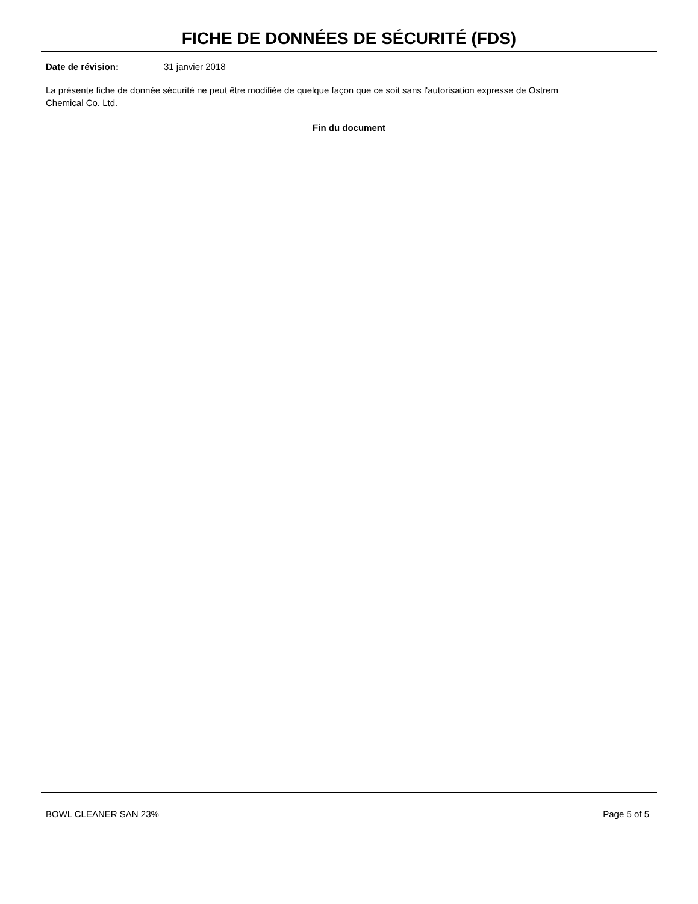FICHE DE DONNÉES DE SÉCURITÉ (FDS)
Date de révision: 31 janvier 2018
La présente fiche de donnée sécurité ne peut être modifiée de quelque façon que ce soit sans l'autorisation expresse de Ostrem Chemical Co. Ltd.
Fin du document
BOWL CLEANER SAN 23% Page 5 of 5